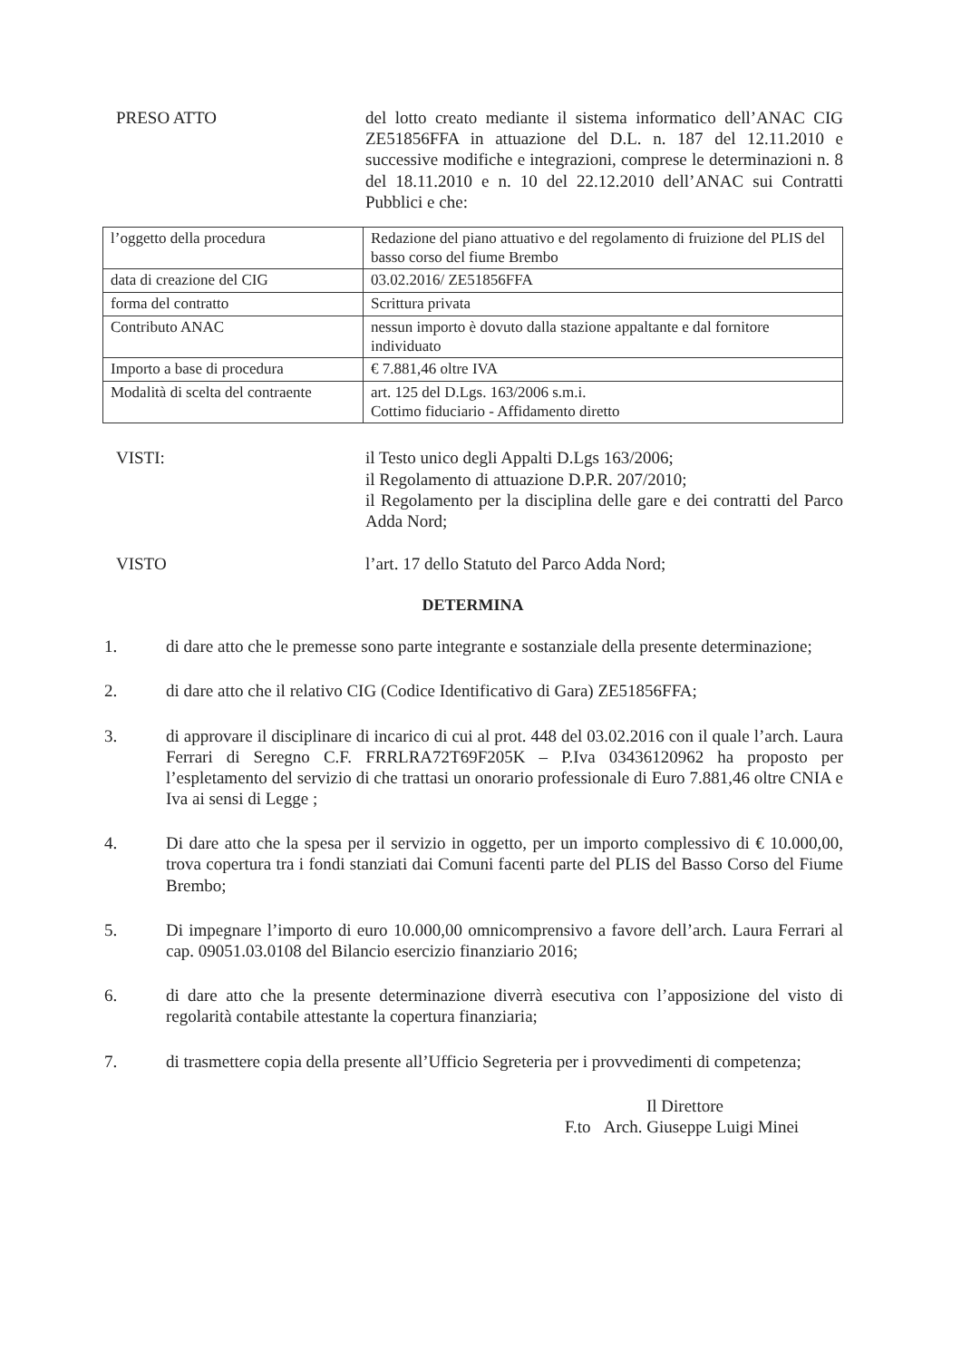PRESO ATTO del lotto creato mediante il sistema informatico dell’ANAC CIG ZE51856FFA in attuazione del D.L. n. 187 del 12.11.2010 e successive modifiche e integrazioni, comprese le determinazioni n. 8 del 18.11.2010 e n. 10 del 22.12.2010 dell’ANAC sui Contratti Pubblici e che:
| l’oggetto della procedura | Redazione del piano attuativo e del regolamento di fruizione del PLIS del basso corso del fiume Brembo |
| data di creazione del CIG | 03.02.2016/ ZE51856FFA |
| forma del contratto | Scrittura privata |
| Contributo ANAC | nessun importo è dovuto dalla stazione appaltante e dal fornitore individuato |
| Importo a base di procedura | € 7.881,46 oltre IVA |
| Modalità di scelta del contraente | art. 125 del D.Lgs. 163/2006 s.m.i. Cottimo fiduciario - Affidamento diretto |
VISTI: il Testo unico degli Appalti D.Lgs 163/2006;
il Regolamento di attuazione D.P.R. 207/2010;
il Regolamento per la disciplina delle gare e dei contratti del Parco Adda Nord;
VISTO l’art. 17 dello Statuto del Parco Adda Nord;
DETERMINA
1. di dare atto che le premesse sono parte integrante e sostanziale della presente determinazione;
2. di dare atto che il relativo CIG (Codice Identificativo di Gara) ZE51856FFA;
3. di approvare il disciplinare di incarico di cui al prot. 448 del 03.02.2016 con il quale l’arch. Laura Ferrari di Seregno C.F. FRRLRA72T69F205K – P.Iva 03436120962 ha proposto per l’espletamento del servizio di che trattasi un onorario professionale di Euro 7.881,46 oltre CNIA e Iva ai sensi di Legge ;
4. Di dare atto che la spesa per il servizio in oggetto, per un importo complessivo di € 10.000,00, trova copertura tra i fondi stanziati dai Comuni facenti parte del PLIS del Basso Corso del Fiume Brembo;
5. Di impegnare l’importo di euro 10.000,00 omnicomprensivo a favore dell’arch. Laura Ferrari al cap. 09051.03.0108 del Bilancio esercizio finanziario 2016;
6. di dare atto che la presente determinazione diverrà esecutiva con l’apposizione del visto di regolarità contabile attestante la copertura finanziaria;
7. di trasmettere copia della presente all’Ufficio Segreteria per i provvedimenti di competenza;
Il Direttore
F.to Arch. Giuseppe Luigi Minei